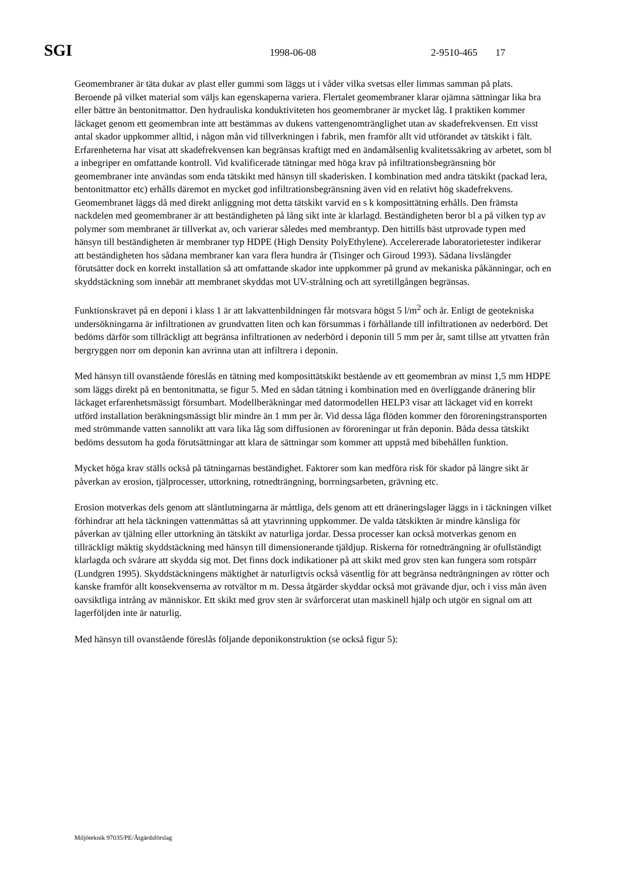SGI 1998-06-08 2-9510-465 17
Geomembraner är täta dukar av plast eller gummi som läggs ut i våder vilka svetsas eller limmas samman på plats. Beroende på vilket material som väljs kan egenskaperna variera. Flertalet geomembraner klarar ojämna sättningar lika bra eller bättre än bentonitmattor. Den hydrauliska konduktiviteten hos geomembraner är mycket låg. I praktiken kommer läckaget genom ett geomembran inte att bestämmas av dukens vattengenomtränglighet utan av skadefrekvensen. Ett visst antal skador uppkommer alltid, i någon mån vid tillverkningen i fabrik, men framför allt vid utförandet av tätskikt i fält. Erfarenheterna har visat att skadefrekvensen kan begränsas kraftigt med en ändamålsenlig kvalitetssäkring av arbetet, som bl a inbegriper en omfattande kontroll. Vid kvalificerade tätningar med höga krav på infiltrationsbegränsning bör geomembraner inte användas som enda tätskikt med hänsyn till skaderisken. I kombination med andra tätskikt (packad lera, bentonitmattor etc) erhålls däremot en mycket god infiltrationsbegränsning även vid en relativt hög skadefrekvens. Geomembranet läggs då med direkt anliggning mot detta tätskikt varvid en s k komposittätning erhålls. Den främsta nackdelen med geomembraner är att beständigheten på lång sikt inte är klarlagd. Beständigheten beror bl a på vilken typ av polymer som membranet är tillverkat av, och varierar således med membrantyp. Den hittills bäst utprovade typen med hänsyn till beständigheten är membraner typ HDPE (High Density PolyEthylene). Accelererade laboratorietester indikerar att beständigheten hos sådana membraner kan vara flera hundra år (Tisinger och Giroud 1993). Sådana livslängder förutsätter dock en korrekt installation så att omfattande skador inte uppkommer på grund av mekaniska påkänningar, och en skyddstäckning som innebär att membranet skyddas mot UV-strålning och att syretillgången begränsas.
Funktionskravet på en deponi i klass 1 är att lakvattenbildningen får motsvara högst 5 l/m<sup>2</sup> och år. Enligt de geotekniska undersökningarna är infiltrationen av grundvatten liten och kan försummas i förhållande till infiltrationen av nederbörd. Det bedöms därför som tillräckligt att begränsa infiltrationen av nederbörd i deponin till 5 mm per år, samt tillse att ytvatten från bergryggen norr om deponin kan avrinna utan att infiltrera i deponin.
Med hänsyn till ovanstående föreslås en tätning med komposittätskikt bestående av ett geomembran av minst 1,5 mm HDPE som läggs direkt på en bentonitmatta, se figur 5. Med en sådan tätning i kombination med en överliggande dränering blir läckaget erfarenhetsmässigt försumbart. Modellberäkningar med datormodellen HELP3 visar att läckaget vid en korrekt utförd installation beräkningsmässigt blir mindre än 1 mm per år. Vid dessa låga flöden kommer den föroreningstransporten med strömmande vatten sannolikt att vara lika låg som diffusionen av föroreningar ut från deponin. Båda dessa tätskikt bedöms dessutom ha goda förutsättningar att klara de sättningar som kommer att uppstå med bibehållen funktion.
Mycket höga krav ställs också på tätningarnas beständighet. Faktorer som kan medföra risk för skador på längre sikt är påverkan av erosion, tjälprocesser, uttorkning, rotnedträngning, borrningsarbeten, grävning etc.
Erosion motverkas dels genom att släntlutningarna är måttliga, dels genom att ett dräneringslager läggs in i täckningen vilket förhindrar att hela täckningen vattenmättas så att ytavrinning uppkommer. De valda tätskikten är mindre känsliga för påverkan av tjälning eller uttorkning än tätskikt av naturliga jordar. Dessa processer kan också motverkas genom en tillräckligt mäktig skyddstäckning med hänsyn till dimensionerande tjäldjup. Riskerna för rotnedträngning är ofullständigt klarlagda och svårare att skydda sig mot. Det finns dock indikationer på att skikt med grov sten kan fungera som rotspärr (Lundgren 1995). Skyddstäckningens mäktighet är naturligtvis också väsentlig för att begränsa nedträngningen av rötter och kanske framför allt konsekvenserna av rotvältor m m. Dessa åtgärder skyddar också mot grävande djur, och i viss mån även oavsiktliga intrång av människor. Ett skikt med grov sten är svårforcerat utan maskinell hjälp och utgör en signal om att lagerföljden inte är naturlig.
Med hänsyn till ovanstående föreslås följande deponikonstruktion (se också figur 5):
Miljöteknik 97035/PE/Åtgärdsförslag